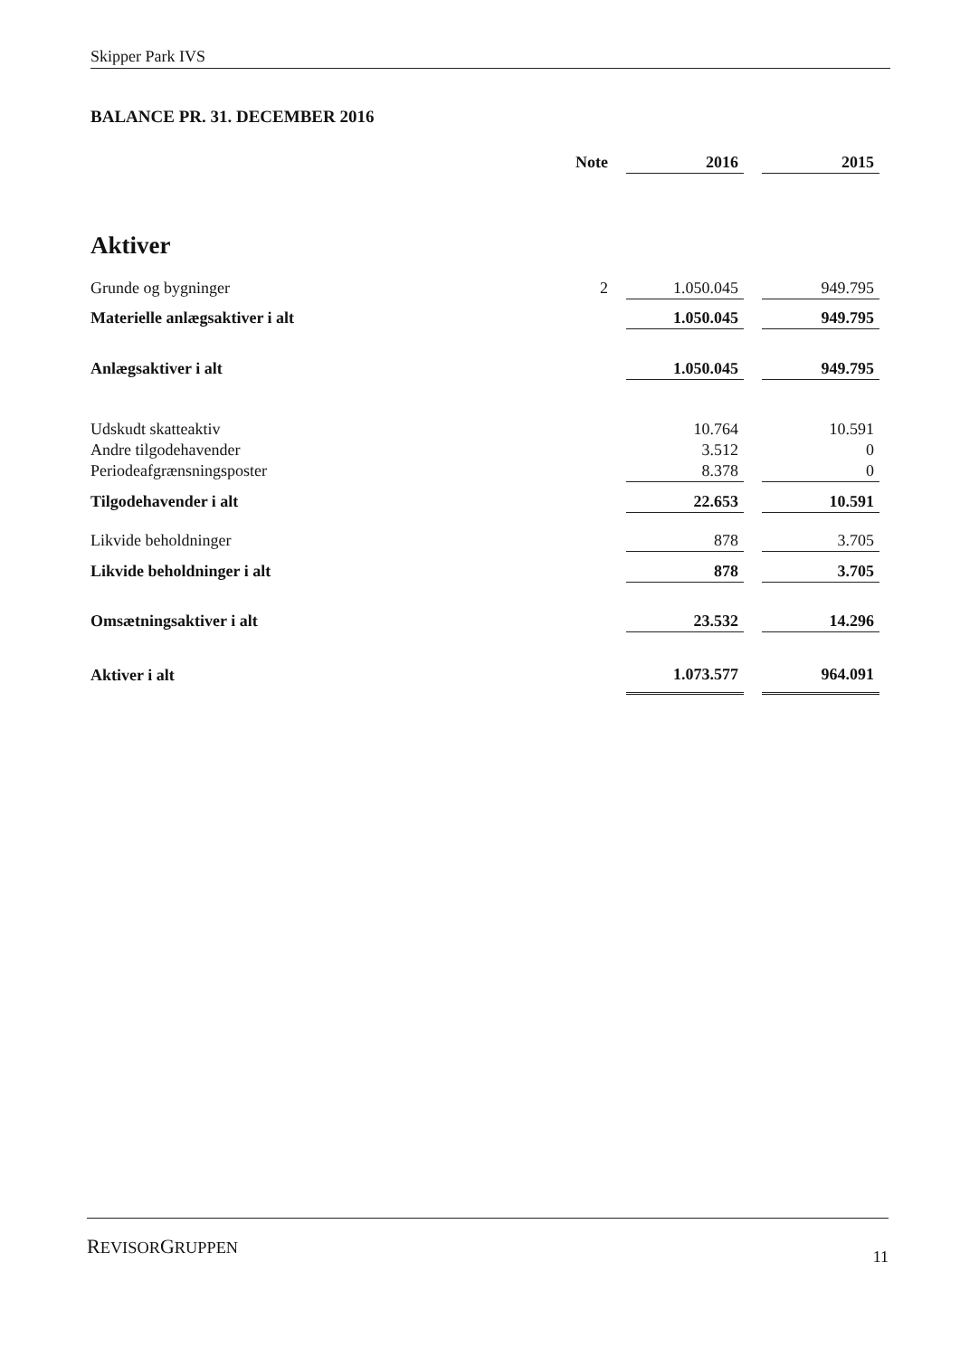Skipper Park IVS
BALANCE PR. 31. DECEMBER 2016
| | Note | | 2016 | | 2015 |
| Aktiver | | | | | |
| Grunde og bygninger | 2 | | 1.050.045 | | 949.795 |
| Materielle anlægsaktiver i alt | | | 1.050.045 | | 949.795 |
| Anlægsaktiver i alt | | | 1.050.045 | | 949.795 |
| Udskudt skatteaktiv | | | 10.764 | | 10.591 |
| Andre tilgodehavender | | | 3.512 | | 0 |
| Periodeafgrænsningsposter | | | 8.378 | | 0 |
| Tilgodehavender i alt | | | 22.653 | | 10.591 |
| Likvide beholdninger | | | 878 | | 3.705 |
| Likvide beholdninger i alt | | | 878 | | 3.705 |
| Omsætningsaktiver i alt | | | 23.532 | | 14.296 |
| Aktiver i alt | | | 1.073.577 | | 964.091 |
REVISORGRUPPEN 11